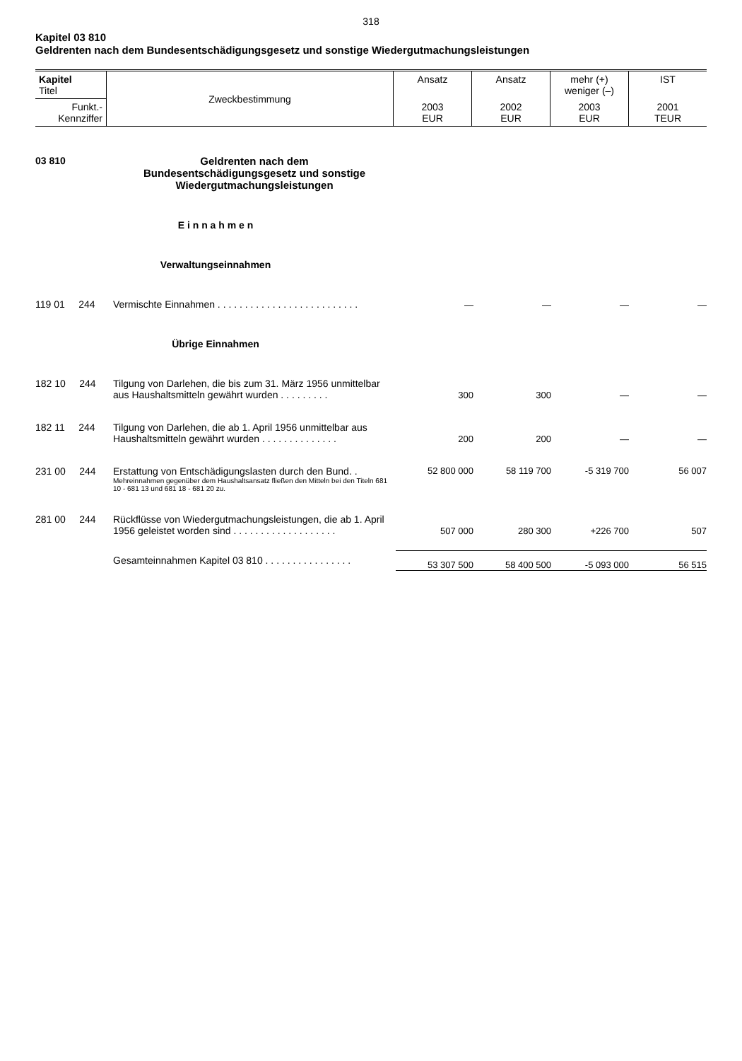318
Kapitel 03 810
Geldrenten nach dem Bundesentschädigungsgesetz und sonstige Wiedergutmachungsleistungen
| Kapitel Titel | Zweckbestimmung | Ansatz | Ansatz | mehr (+) weniger (–) | IST |
| Funkt.- Kennziffer | | 2003 EUR | 2002 EUR | 2003 EUR | 2001 TEUR |
| 03 810 | Geldrenten nach dem Bundesentschädigungsgesetz und sonstige Wiedergutmachungsleistungen | | | | |
| E i n n a h m e n | | | | | |
| Verwaltungseinnahmen | | | | | |
| 119 01 244 | Vermischte Einnahmen . . . . . . . . . . . . . . . . . . . . . . . . . . | — | — | — | — |
| Übrige Einnahmen | | | | | |
| 182 10 244 | Tilgung von Darlehen, die bis zum 31. März 1956 unmittelbar aus Haushaltsmitteln gewährt wurden . . . . . . . . . | 300 | 300 | — | — |
| 182 11 244 | Tilgung von Darlehen, die ab 1. April 1956 unmittelbar aus Haushaltsmitteln gewährt wurden . . . . . . . . . . . . . . | 200 | 200 | — | — |
| 231 00 244 | Erstattung von Entschädigungslasten durch den Bund. . Mehreinnahmen gegenüber dem Haushaltsansatz fließen den Mitteln bei den Titeln 681 10 - 681 13 und 681 18 - 681 20 zu. | 52 800 000 | 58 119 700 | -5 319 700 | 56 007 |
| 281 00 244 | Rückflüsse von Wiedergutmachungsleistungen, die ab 1. April 1956 geleistet worden sind . . . . . . . . . . . . . . . . . . . | 507 000 | 280 300 | +226 700 | 507 |
| | Gesamteinnahmen Kapitel 03 810 . . . . . . . . . . . . . . . . | 53 307 500 | 58 400 500 | -5 093 000 | 56 515 |